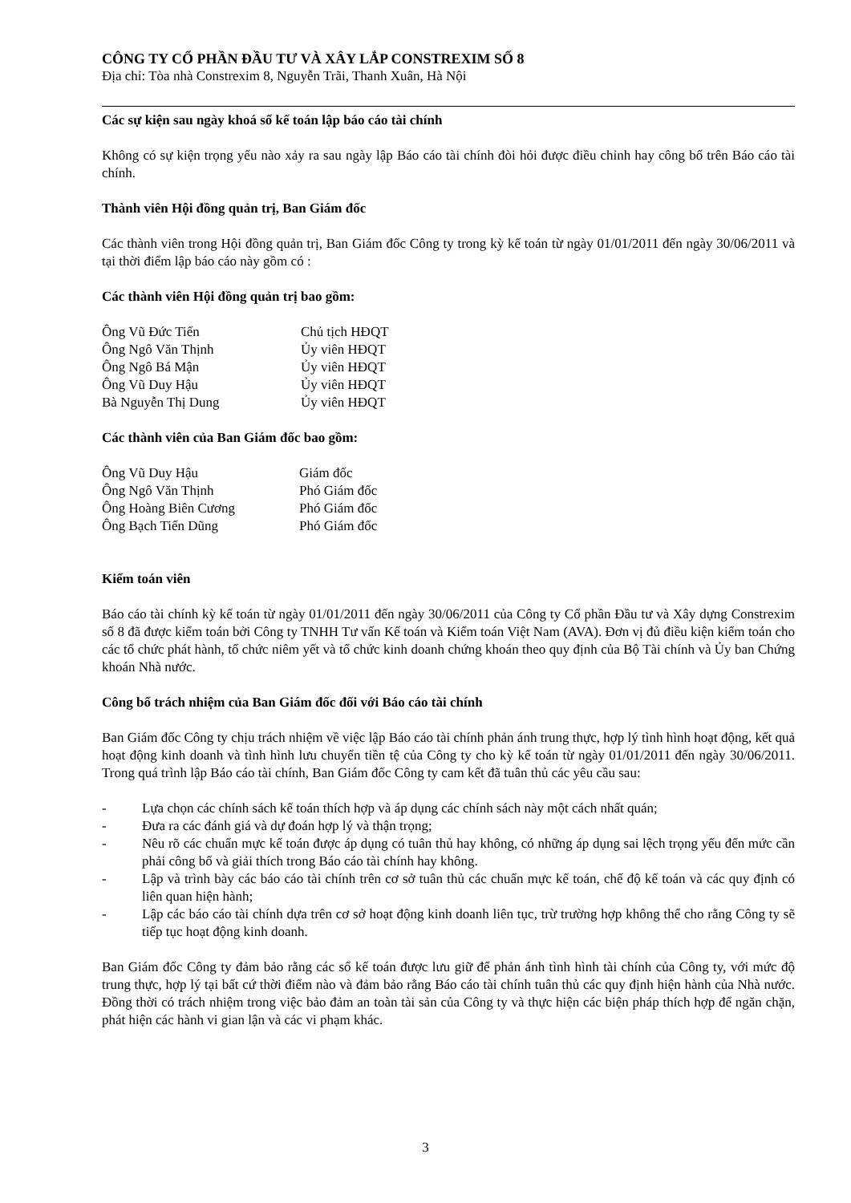CÔNG TY CỔ PHẦN ĐẦU TƯ VÀ XÂY LẮP CONSTREXIM SỐ 8
Địa chỉ: Tòa nhà Constrexim 8, Nguyễn Trãi, Thanh Xuân, Hà Nội
Các sự kiện sau ngày khoá sổ kế toán lập báo cáo tài chính
Không có sự kiện trọng yếu nào xảy ra sau ngày lập Báo cáo tài chính đòi hỏi được điều chỉnh hay công bố trên Báo cáo tài chính.
Thành viên Hội đồng quản trị, Ban Giám đốc
Các thành viên trong Hội đồng quản trị, Ban Giám đốc Công ty trong kỳ kế toán từ ngày 01/01/2011 đến ngày 30/06/2011 và tại thời điểm lập báo cáo này gồm có :
Các thành viên Hội đồng quản trị bao gồm:
| Ông Vũ Đức Tiến | Chủ tịch HĐQT |
| Ông Ngô Văn Thịnh | Ủy viên HĐQT |
| Ông Ngô Bá Mận | Ủy viên HĐQT |
| Ông Vũ Duy Hậu | Ủy viên HĐQT |
| Bà Nguyễn Thị Dung | Ủy viên HĐQT |
Các thành viên của Ban Giám đốc bao gồm:
| Ông Vũ Duy Hậu | Giám đốc |
| Ông Ngô Văn Thịnh | Phó Giám đốc |
| Ông Hoàng Biên Cương | Phó Giám đốc |
| Ông Bạch Tiến Dũng | Phó Giám đốc |
Kiểm toán viên
Báo cáo tài chính kỳ kế toán từ ngày 01/01/2011 đến ngày 30/06/2011 của Công ty Cổ phần Đầu tư và Xây dựng Constrexim số 8 đã được kiểm toán bởi Công ty TNHH Tư vấn Kế toán và Kiểm toán Việt Nam (AVA). Đơn vị đủ điều kiện kiểm toán cho các tổ chức phát hành, tổ chức niêm yết và tổ chức kinh doanh chứng khoán theo quy định của Bộ Tài chính và Ủy ban Chứng khoán Nhà nước.
Công bố trách nhiệm của Ban Giám đốc đối với Báo cáo tài chính
Ban Giám đốc Công ty chịu trách nhiệm về việc lập Báo cáo tài chính phản ánh trung thực, hợp lý tình hình hoạt động, kết quả hoạt động kinh doanh và tình hình lưu chuyển tiền tệ của Công ty cho kỳ kế toán từ ngày 01/01/2011 đến ngày 30/06/2011. Trong quá trình lập Báo cáo tài chính, Ban Giám đốc Công ty cam kết đã tuân thủ các yêu cầu sau:
- Lựa chọn các chính sách kế toán thích hợp và áp dụng các chính sách này một cách nhất quán;
- Đưa ra các đánh giá và dự đoán hợp lý và thận trọng;
- Nêu rõ các chuẩn mực kế toán được áp dụng có tuân thủ hay không, có những áp dụng sai lệch trọng yếu đến mức cần phải công bố và giải thích trong Báo cáo tài chính hay không.
- Lập và trình bày các báo cáo tài chính trên cơ sở tuân thủ các chuẩn mực kế toán, chế độ kế toán và các quy định có liên quan hiện hành;
- Lập các báo cáo tài chính dựa trên cơ sở hoạt động kinh doanh liên tục, trừ trường hợp không thể cho rằng Công ty sẽ tiếp tục hoạt động kinh doanh.
Ban Giám đốc Công ty đảm bảo rằng các sổ kế toán được lưu giữ để phản ánh tình hình tài chính của Công ty, với mức độ trung thực, hợp lý tại bất cứ thời điểm nào và đảm bảo rằng Báo cáo tài chính tuân thủ các quy định hiện hành của Nhà nước. Đồng thời có trách nhiệm trong việc bảo đảm an toàn tài sản của Công ty và thực hiện các biện pháp thích hợp để ngăn chặn, phát hiện các hành vi gian lận và các vi phạm khác.
3